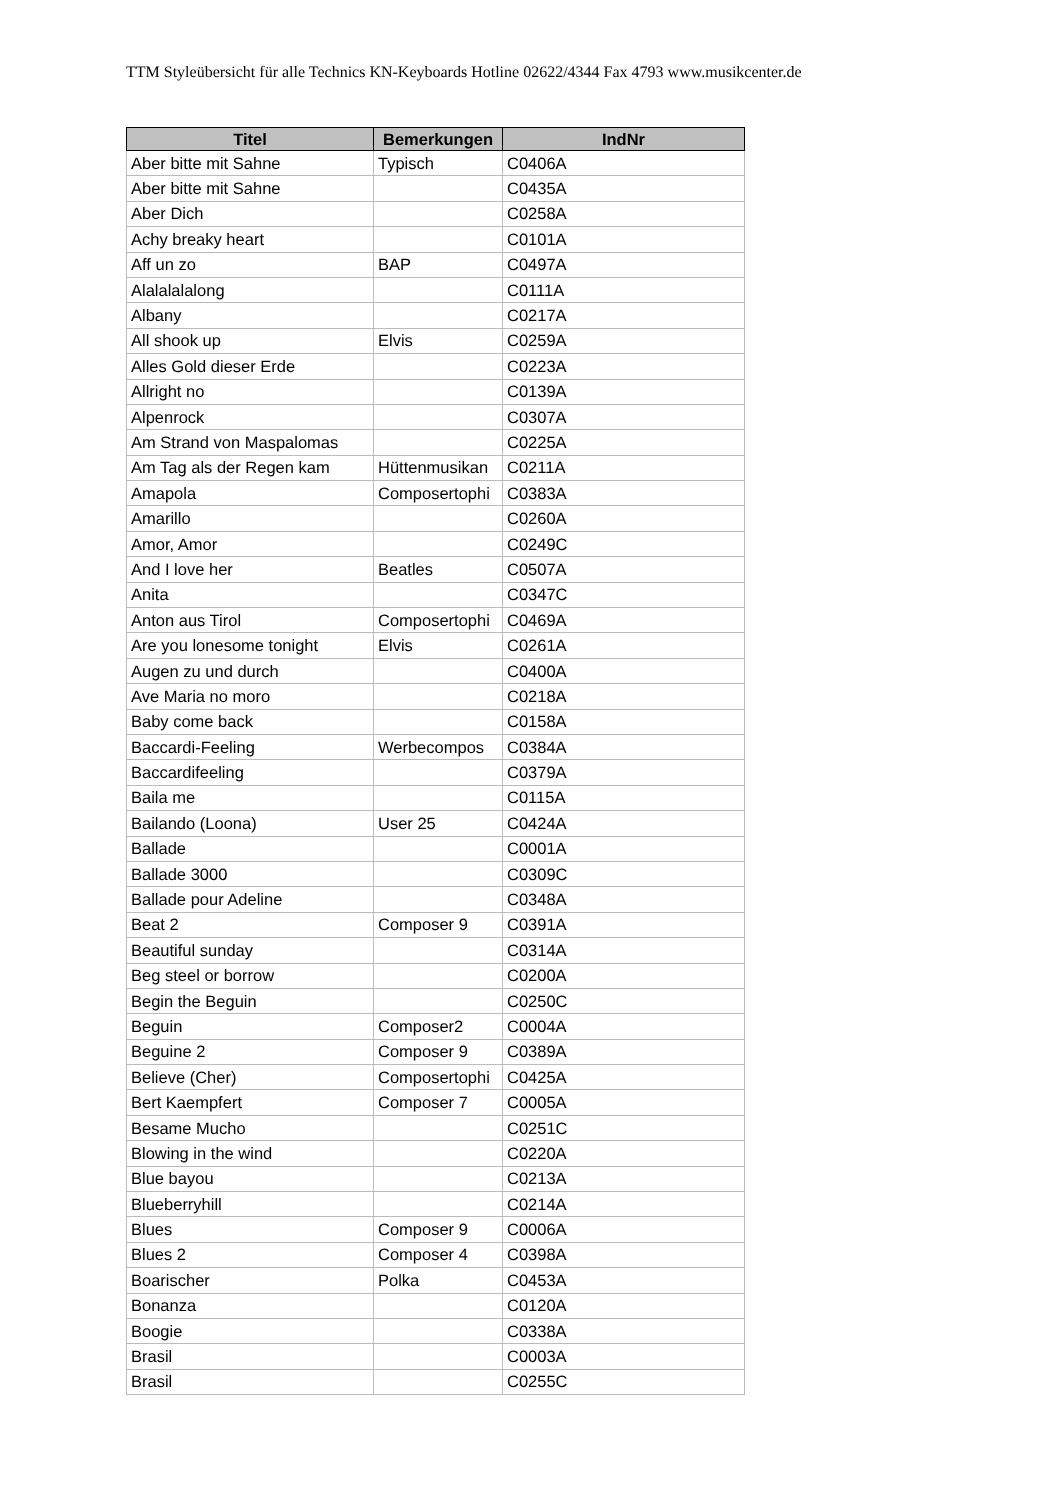TTM Styleübersicht für alle Technics KN-Keyboards Hotline 02622/4344 Fax 4793 www.musikcenter.de
| Titel | Bemerkungen | IndNr |
| --- | --- | --- |
| Aber bitte mit Sahne | Typisch | C0406A |
| Aber bitte mit Sahne | | C0435A |
| Aber Dich | | C0258A |
| Achy breaky heart | | C0101A |
| Aff un zo | BAP | C0497A |
| Alalalalalong | | C0111A |
| Albany | | C0217A |
| All shook up | Elvis | C0259A |
| Alles Gold dieser Erde | | C0223A |
| Allright no | | C0139A |
| Alpenrock | | C0307A |
| Am Strand von Maspalomas | | C0225A |
| Am Tag als der Regen kam | Hüttenmusikan | C0211A |
| Amapola | Composertophi | C0383A |
| Amarillo | | C0260A |
| Amor, Amor | | C0249C |
| And I love her | Beatles | C0507A |
| Anita | | C0347C |
| Anton aus Tirol | Composertophi | C0469A |
| Are you lonesome tonight | Elvis | C0261A |
| Augen zu und durch | | C0400A |
| Ave Maria no moro | | C0218A |
| Baby come back | | C0158A |
| Baccardi-Feeling | Werbecompos | C0384A |
| Baccardifeeling | | C0379A |
| Baila me | | C0115A |
| Bailando (Loona) | User 25 | C0424A |
| Ballade | | C0001A |
| Ballade 3000 | | C0309C |
| Ballade pour Adeline | | C0348A |
| Beat 2 | Composer 9 | C0391A |
| Beautiful sunday | | C0314A |
| Beg steel or borrow | | C0200A |
| Begin the Beguin | | C0250C |
| Beguin | Composer2 | C0004A |
| Beguine 2 | Composer 9 | C0389A |
| Believe (Cher) | Composertophi | C0425A |
| Bert Kaempfert | Composer 7 | C0005A |
| Besame Mucho | | C0251C |
| Blowing in the wind | | C0220A |
| Blue bayou | | C0213A |
| Blueberryhill | | C0214A |
| Blues | Composer 9 | C0006A |
| Blues 2 | Composer 4 | C0398A |
| Boarischer | Polka | C0453A |
| Bonanza | | C0120A |
| Boogie | | C0338A |
| Brasil | | C0003A |
| Brasil | | C0255C |